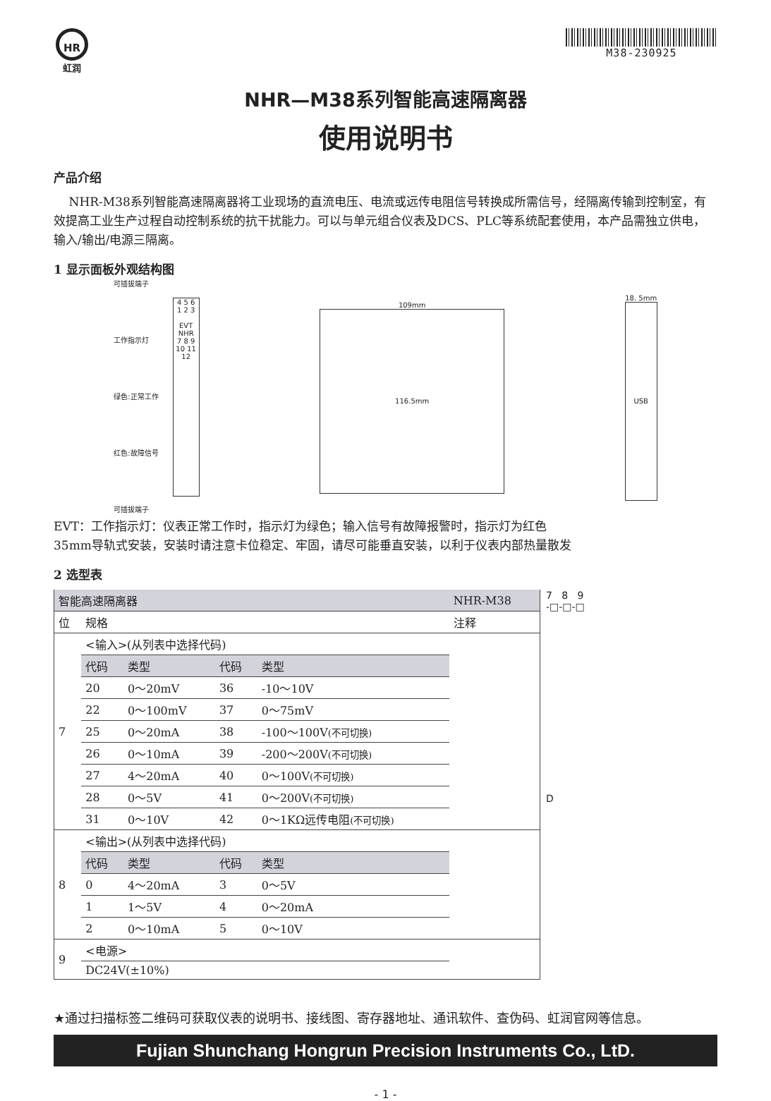HR
虹润
M38-230925
NHR—M38系列智能高速隔离器
使用说明书
产品介绍
NHR-M38系列智能高速隔离器将工业现场的直流电压、电流或远传电阻信号转换成所需信号，经隔离传输到控制室，有效提高工业生产过程自动控制系统的抗干扰能力。可以与单元组合仪表及DCS、PLC等系统配套使用，本产品需独立供电，输入/输出/电源三隔离。
1 显示面板外观结构图
可插拔端子
工作指示灯
绿色:正常工作
红色:故障信号
可插拔端子
4 5 6
1 2 3
EVT
NHR
7 8 9
10 11 12
109mm
116.5mm
18. 5mm
USB
EVT：工作指示灯：仪表正常工作时，指示灯为绿色；输入信号有故障报警时，指示灯为红色
35mm导轨式安装，安装时请注意卡位稳定、牢固，请尽可能垂直安装，以利于仪表内部热量散发
2 选型表
| 智能高速隔离器 | | | | | NHR-M38 |
| 位 | 规格 | | | | 注释 |
| 7 | <输入>(从列表中选择代码) | | | | |
| | 代码 | 类型 | 代码 | 类型 | |
| | 20 | 0～20mV | 36 | -10～10V | |
| | 22 | 0～100mV | 37 | 0～75mV | |
| | 25 | 0～20mA | 38 | -100～100V (不可切换) | |
| | 26 | 0～10mA | 39 | -200～200V (不可切换) | |
| | 27 | 4～20mA | 40 | 0～100V (不可切换) | |
| | 28 | 0～5V | 41 | 0～200V (不可切换) | |
| | 31 | 0～10V | 42 | 0～1KΩ远传电阻 (不可切换) | |
| 8 | <输出>(从列表中选择代码) | | | | |
| | 代码 | 类型 | 代码 | 类型 | |
| | 0 | 4～20mA | 3 | 0～5V | |
| | 1 | 1～5V | 4 | 0～20mA | |
| | 2 | 0～10mA | 5 | 0～10V | |
| 9 | <电源> | | | | |
| | DC24V(±10%) | | | | |
7 8 9
-□-□-□
D
★通过扫描标签二维码可获取仪表的说明书、接线图、寄存器地址、通讯软件、查伪码、虹润官网等信息。
Fujian Shunchang Hongrun Precision Instruments Co., LtD.
- 1 -